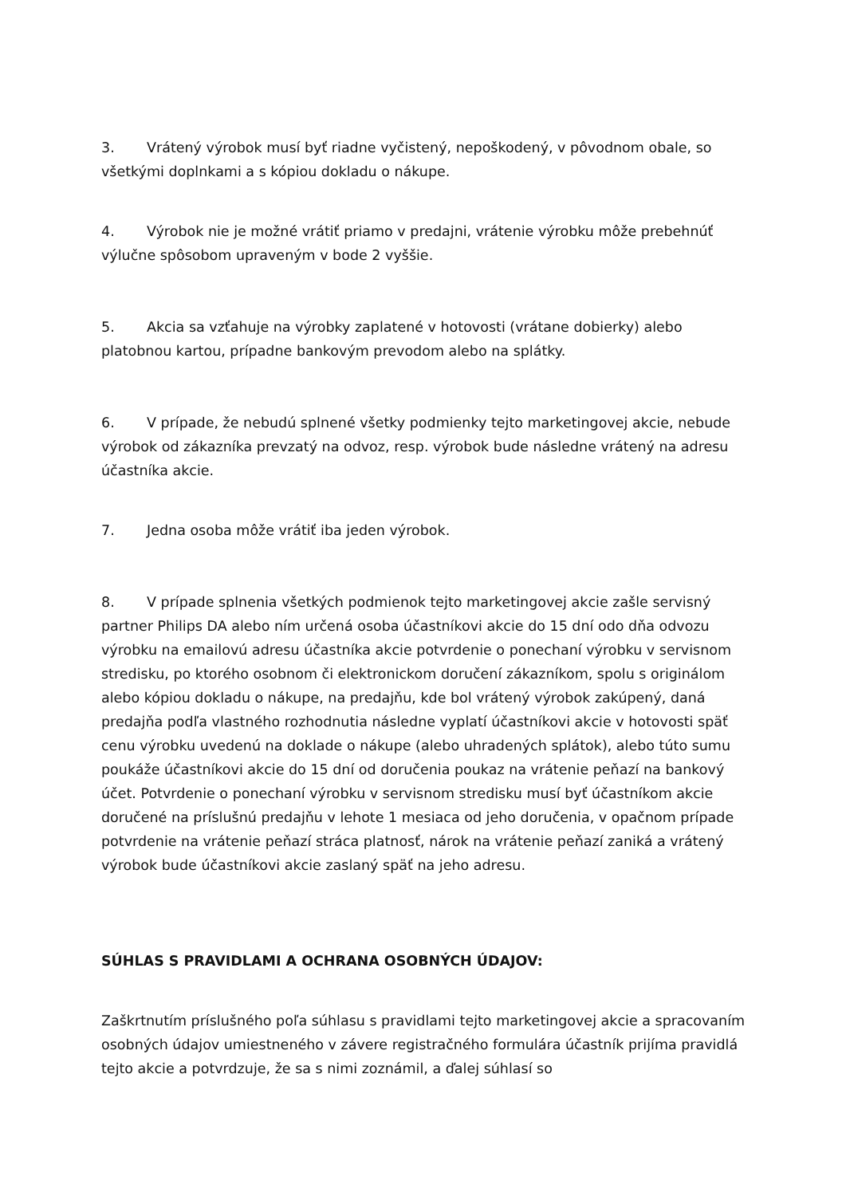3. Vrátený výrobok musí byť riadne vyčistený, nepoškodený, v pôvodnom obale, so všetkými doplnkami a s kópiou dokladu o nákupe.
4. Výrobok nie je možné vrátiť priamo v predajni, vrátenie výrobku môže prebehnúť výlučne spôsobom upraveným v bode 2 vyššie.
5. Akcia sa vzťahuje na výrobky zaplatené v hotovosti (vrátane dobierky) alebo platobnou kartou, prípadne bankovým prevodom alebo na splátky.
6. V prípade, že nebudú splnené všetky podmienky tejto marketingovej akcie, nebude výrobok od zákazníka prevzatý na odvoz, resp. výrobok bude následne vrátený na adresu účastníka akcie.
7. Jedna osoba môže vrátiť iba jeden výrobok.
8. V prípade splnenia všetkých podmienok tejto marketingovej akcie zašle servisný partner Philips DA alebo ním určená osoba účastníkovi akcie do 15 dní odo dňa odvozu výrobku na emailovú adresu účastníka akcie potvrdenie o ponechaní výrobku v servisnom stredisku, po ktorého osobnom či elektronickom doručení zákazníkom, spolu s originálom alebo kópiou dokladu o nákupe, na predajňu, kde bol vrátený výrobok zakúpený, daná predajňa podľa vlastného rozhodnutia následne vyplatí účastníkovi akcie v hotovosti späť cenu výrobku uvedenú na doklade o nákupe (alebo uhradených splátok), alebo túto sumu poukáže účastníkovi akcie do 15 dní od doručenia poukaz na vrátenie peňazí na bankový účet. Potvrdenie o ponechaní výrobku v servisnom stredisku musí byť účastníkom akcie doručené na príslušnú predajňu v lehote 1 mesiaca od jeho doručenia, v opačnom prípade potvrdenie na vrátenie peňazí stráca platnosť, nárok na vrátenie peňazí zaniká a vrátený výrobok bude účastníkovi akcie zaslaný späť na jeho adresu.
SÚHLAS S PRAVIDLAMI A OCHRANA OSOBNÝCH ÚDAJOV:
Zaškrtnutím príslušného poľa súhlasu s pravidlami tejto marketingovej akcie a spracovaním osobných údajov umiestneného v závere registračného formulára účastník prijíma pravidlá tejto akcie a potvrdzuje, že sa s nimi zoznámil, a ďalej súhlasí so